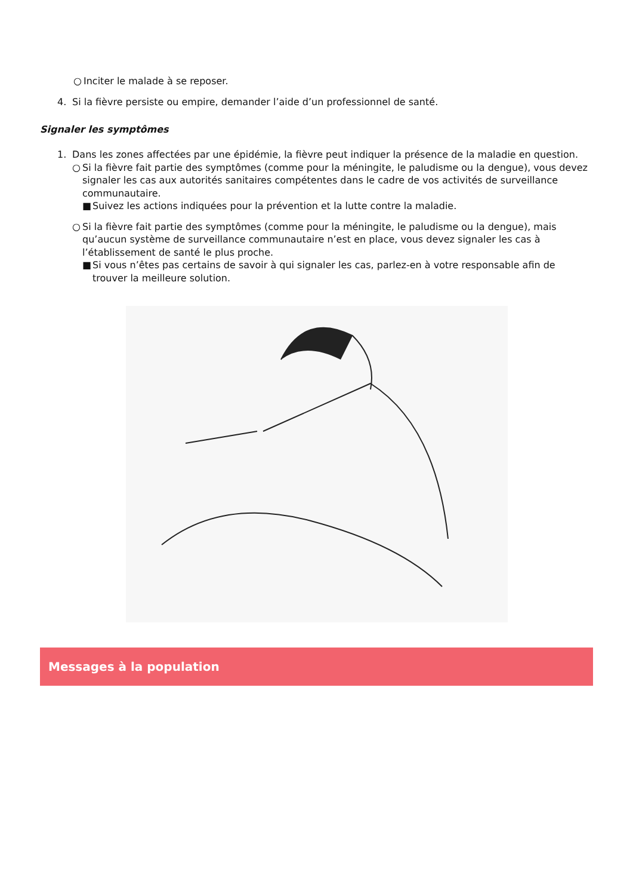○ Inciter le malade à se reposer.
4. Si la fièvre persiste ou empire, demander l’aide d’un professionnel de santé.
Signaler les symptômes
1. Dans les zones affectées par une épidémie, la fièvre peut indiquer la présence de la maladie en question.
○ Si la fièvre fait partie des symptômes (comme pour la méningite, le paludisme ou la dengue), vous devez signaler les cas aux autorités sanitaires compétentes dans le cadre de vos activités de surveillance communautaire.
■ Suivez les actions indiquées pour la prévention et la lutte contre la maladie.
○ Si la fièvre fait partie des symptômes (comme pour la méningite, le paludisme ou la dengue), mais qu’aucun système de surveillance communautaire n’est en place, vous devez signaler les cas à l’établissement de santé le plus proche.
■ Si vous n’êtes pas certains de savoir à qui signaler les cas, parlez-en à votre responsable afin de trouver la meilleure solution.
Messages à la population